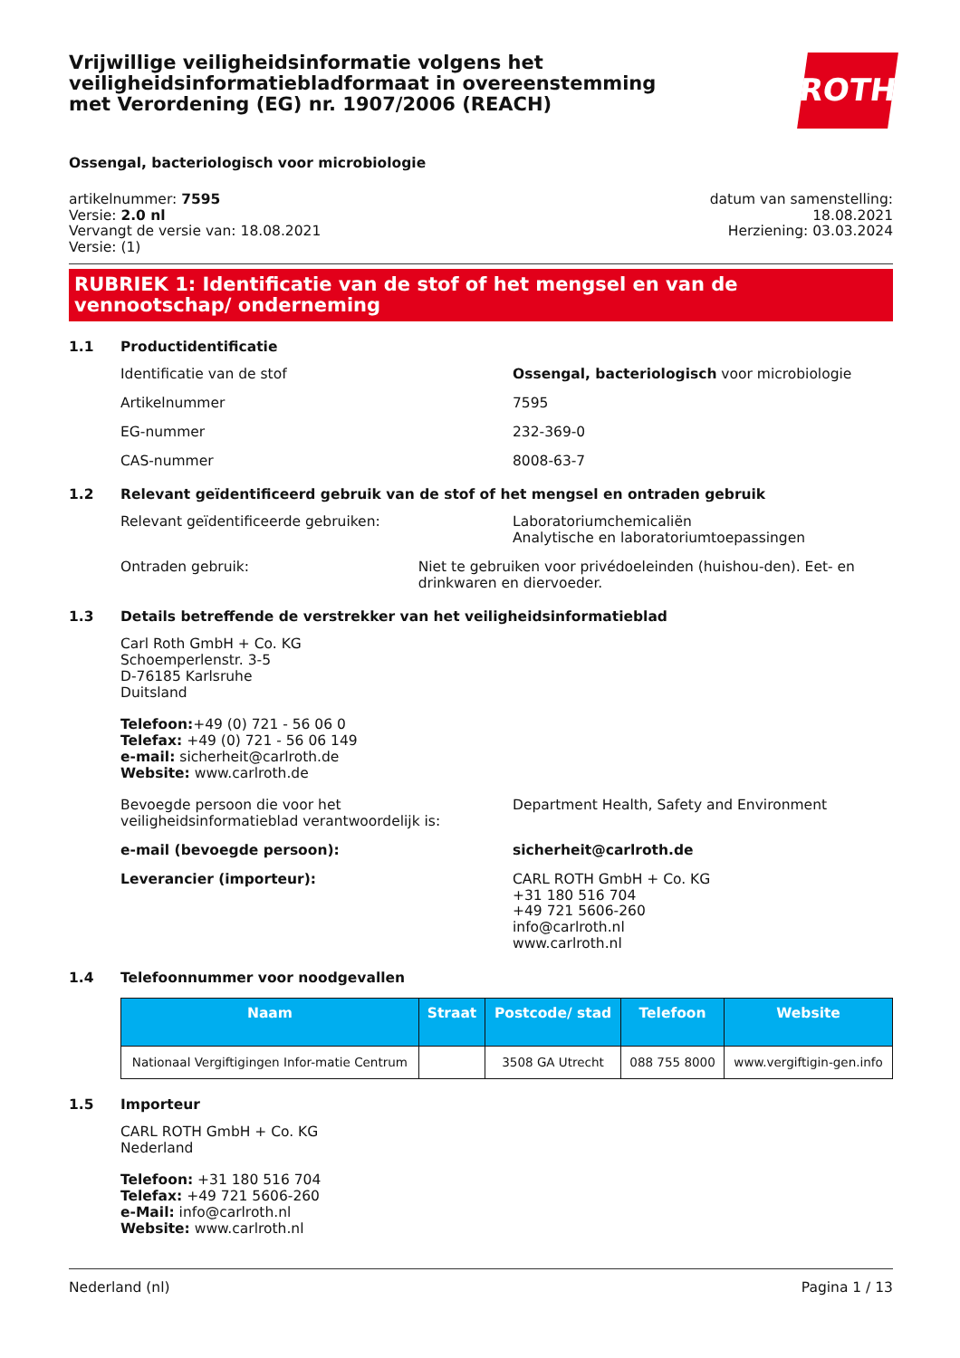Vrijwillige veiligheidsinformatie volgens het veiligheidsinformatiebladformaat in overeenstemming met Verordening (EG) nr. 1907/2006 (REACH)
ROTH
Ossengal, bacteriologisch voor microbiologie
artikelnummer: 7595
Versie: 2.0 nl
Vervangt de versie van: 18.08.2021
Versie: (1)
datum van samenstelling:
18.08.2021
Herziening: 03.03.2024
RUBRIEK 1: Identificatie van de stof of het mengsel en van de vennootschap/ onderneming
1.1 Productidentificatie
Identificatie van de stof Ossengal, bacteriologisch voor microbiologie
Artikelnummer 7595
EG-nummer 232-369-0
CAS-nummer 8008-63-7
1.2 Relevant geïdentificeerd gebruik van de stof of het mengsel en ontraden gebruik
Relevant geïdentificeerde gebruiken: Laboratoriumchemicaliën
Analytische en laboratoriumtoepassingen
Ontraden gebruik: Niet te gebruiken voor privédoeleinden (huishou-den). Eet- en drinkwaren en diervoeder.
1.3 Details betreffende de verstrekker van het veiligheidsinformatieblad
Carl Roth GmbH + Co. KG
Schoemperlenstr. 3-5
D-76185 Karlsruhe
Duitsland
Telefoon:+49 (0) 721 - 56 06 0
Telefax: +49 (0) 721 - 56 06 149
e-mail: sicherheit@carlroth.de
Website: www.carlroth.de
Bevoegde persoon die voor het veiligheidsinformatieblad verantwoordelijk is:
Department Health, Safety and Environment
e-mail (bevoegde persoon): sicherheit@carlroth.de
Leverancier (importeur): CARL ROTH GmbH + Co. KG
+31 180 516 704
+49 721 5606-260
info@carlroth.nl
www.carlroth.nl
1.4 Telefoonnummer voor noodgevallen
| Naam | Straat | Postcode/ stad | Telefoon | Website |
| --- | --- | --- | --- | --- |
| Nationaal Vergiftigingen Infor-matie Centrum | | 3508 GA Utrecht | 088 755 8000 | www.vergiftigin-gen.info |
1.5 Importeur
CARL ROTH GmbH + Co. KG
Nederland
Telefoon: +31 180 516 704
Telefax: +49 721 5606-260
e-Mail: info@carlroth.nl
Website: www.carlroth.nl
Nederland (nl) Pagina 1 / 13